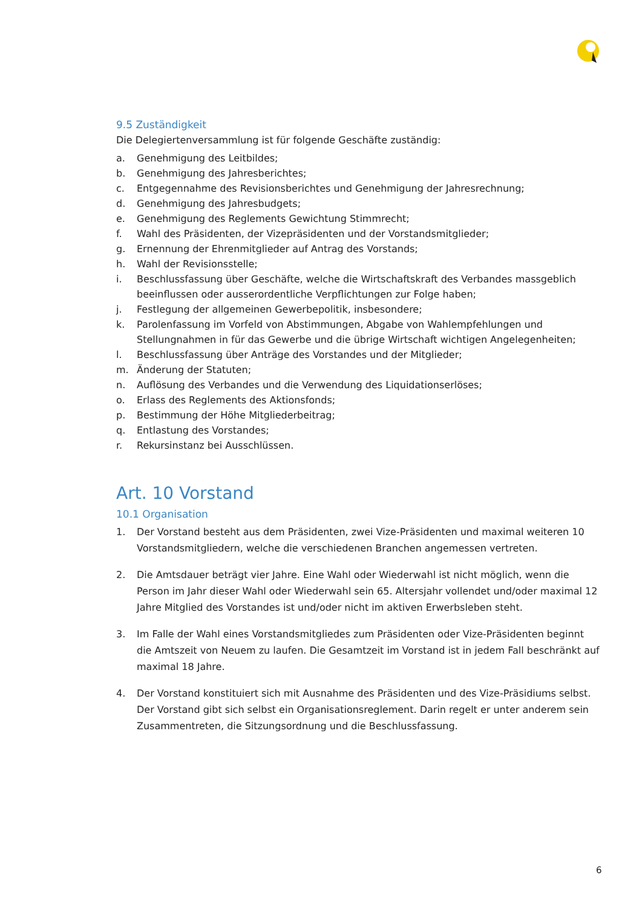9.5 Zuständigkeit
Die Delegiertenversammlung ist für folgende Geschäfte zuständig:
a. Genehmigung des Leitbildes;
b. Genehmigung des Jahresberichtes;
c. Entgegennahme des Revisionsberichtes und Genehmigung der Jahresrechnung;
d. Genehmigung des Jahresbudgets;
e. Genehmigung des Reglements Gewichtung Stimmrecht;
f. Wahl des Präsidenten, der Vizepräsidenten und der Vorstandsmitglieder;
g. Ernennung der Ehrenmitglieder auf Antrag des Vorstands;
h. Wahl der Revisionsstelle;
i. Beschlussfassung über Geschäfte, welche die Wirtschaftskraft des Verbandes massgeblich beeinflussen oder ausserordentliche Verpflichtungen zur Folge haben;
j. Festlegung der allgemeinen Gewerbepolitik, insbesondere;
k. Parolenfassung im Vorfeld von Abstimmungen, Abgabe von Wahlempfehlungen und Stellungnahmen in für das Gewerbe und die übrige Wirtschaft wichtigen Angelegenheiten;
l. Beschlussfassung über Anträge des Vorstandes und der Mitglieder;
m. Änderung der Statuten;
n. Auflösung des Verbandes und die Verwendung des Liquidationserlöses;
o. Erlass des Reglements des Aktionsfonds;
p. Bestimmung der Höhe Mitgliederbeitrag;
q. Entlastung des Vorstandes;
r. Rekursinstanz bei Ausschlüssen.
Art. 10 Vorstand
10.1 Organisation
1. Der Vorstand besteht aus dem Präsidenten, zwei Vize-Präsidenten und maximal weiteren 10 Vorstandsmitgliedern, welche die verschiedenen Branchen angemessen vertreten.
2. Die Amtsdauer beträgt vier Jahre. Eine Wahl oder Wiederwahl ist nicht möglich, wenn die Person im Jahr dieser Wahl oder Wiederwahl sein 65. Altersjahr vollendet und/oder maximal 12 Jahre Mitglied des Vorstandes ist und/oder nicht im aktiven Erwerbsleben steht.
3. Im Falle der Wahl eines Vorstandsmitgliedes zum Präsidenten oder Vize-Präsidenten beginnt die Amtszeit von Neuem zu laufen. Die Gesamtzeit im Vorstand ist in jedem Fall beschränkt auf maximal 18 Jahre.
4. Der Vorstand konstituiert sich mit Ausnahme des Präsidenten und des Vize-Präsidiums selbst. Der Vorstand gibt sich selbst ein Organisationsreglement. Darin regelt er unter anderem sein Zusammentreten, die Sitzungsordnung und die Beschlussfassung.
6